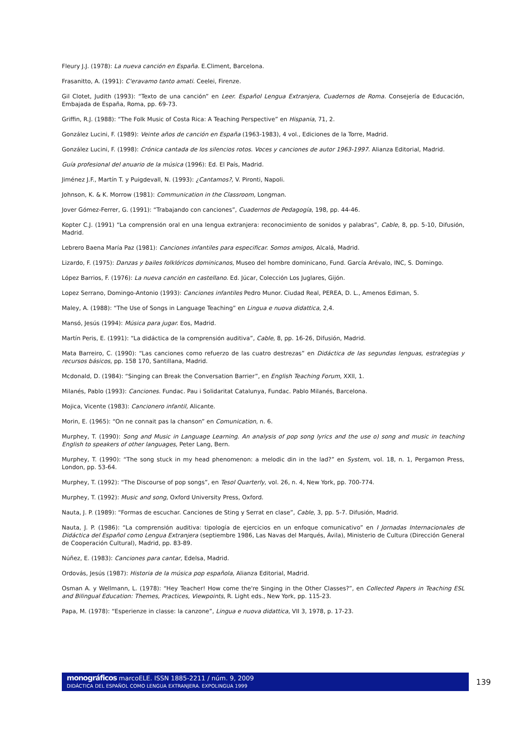Fleury J.J. (1978): La nueva canción en España. E.Climent, Barcelona.
Frasanitto, A. (1991): C'eravamo tanto amati. Ceelei, Firenze.
Gil Clotet, Judith (1993): “Texto de una canción” en Leer. Español Lengua Extranjera, Cuadernos de Roma. Consejería de Educación, Embajada de España, Roma, pp. 69-73.
Griffin, R.J. (1988): “The Folk Music of Costa Rica: A Teaching Perspective” en Hispania, 71, 2.
González Lucini, F. (1989): Veinte años de canción en España (1963-1983), 4 vol., Ediciones de la Torre, Madrid.
González Lucini, F. (1998): Crónica cantada de los silencios rotos. Voces y canciones de autor 1963-1997. Alianza Editorial, Madrid.
Guía profesional del anuario de la música (1996): Ed. El País, Madrid.
Jiménez J.F., Martín T. y Puigdevall, N. (1993): ¿Cantamos?, V. Pironti, Napoli.
Johnson, K. & K. Morrow (1981): Communication in the Classroom, Longman.
Jover Gómez-Ferrer, G. (1991): “Trabajando con canciones”, Cuadernos de Pedagogía, 198, pp. 44-46.
Kopter C.J. (1991) “La comprensión oral en una lengua extranjera: reconocimiento de sonidos y palabras”, Cable, 8, pp. 5-10, Difusión, Madrid.
Lebrero Baena María Paz (1981): Canciones infantiles para especificar. Somos amigos, Alcalá, Madrid.
Lizardo, F. (1975): Danzas y bailes folklóricos dominicanos, Museo del hombre dominicano, Fund. García Arévalo, INC, S. Domingo.
López Barrios, F. (1976): La nueva canción en castellano. Ed. Júcar, Colección Los Juglares, Gijón.
Lopez Serrano, Domingo-Antonio (1993): Canciones infantiles Pedro Munor. Ciudad Real, PEREA, D. L., Amenos Ediman, 5.
Maley, A. (1988): “The Use of Songs in Language Teaching” en Lingua e nuova didattica, 2,4.
Mansó, Jesús (1994): Música para jugar. Eos, Madrid.
Martín Peris, E. (1991): “La didáctica de la comprensión auditiva”, Cable, 8, pp. 16-26, Difusión, Madrid.
Mata Barreiro, C. (1990): “Las canciones como refuerzo de las cuatro destrezas” en Didáctica de las segundas lenguas, estrategias y recursos básicos, pp. 158 170, Santillana, Madrid.
Mcdonald, D. (1984): “Singing can Break the Conversation Barrier”, en English Teaching Forum, XXll, 1.
Milanés, Pablo (1993): Canciones. Fundac. Pau i Solidaritat Catalunya, Fundac. Pablo Milanés, Barcelona.
Mojica, Vicente (1983): Cancionero infantil, Alicante.
Morin, E. (1965): “On ne connait pas la chanson” en Comunication, n. 6.
Murphey, T. (1990): Song and Music in Language Learning. An analysis of pop song lyrics and the use o) song and music in teaching English to speakers of other languages, Peter Lang, Bern.
Murphey, T. (1990): “The song stuck in my head phenomenon: a melodic din in the lad?” en System, vol. 18, n. 1, Pergamon Press, London, pp. 53-64.
Murphey, T. (1992): “The Discourse of pop songs”, en Tesol Quarterly, vol. 26, n. 4, New York, pp. 700-774.
Murphey, T. (1992): Music and song, Oxford University Press, Oxford.
Nauta, J. P. (1989): “Formas de escuchar. Canciones de Sting y Serrat en clase”, Cable, 3, pp. 5-7. Difusión, Madrid.
Nauta, J. P. (1986): “La comprensión auditiva: tipología de ejercicios en un enfoque comunicativo” en I Jornadas Internacionales de Didáctica del Español como Lengua Extranjera (septiembre 1986, Las Navas del Marqués, Ávila), Ministerio de Cultura (Dirección General de Cooperación Cultural), Madrid, pp. 83-89.
Núñez, E. (1983): Canciones para cantar, Edelsa, Madrid.
Ordovás, Jesús (1987): Historia de la música pop española, Alianza Editorial, Madrid.
Osman A. y Wellmann, L. (1978): “Hey Teacher! How come the're Singing in the Other Classes?”, en Collected Papers in Teaching ESL and Bilingual Education: Themes, Practices, Viewpoints, R. Light eds., New York, pp. 115-23.
Papa, M. (1978): “Esperienze in classe: la canzone”, Lingua e nuova didattica, VII 3, 1978, p. 17-23.
monográficos marcoELE. ISSN 1885-2211 / núm. 9, 2009
DIDÁCTICA DEL ESPAÑOL COMO LENGUA EXTRANJERA. EXPOLINGUA 1999
139